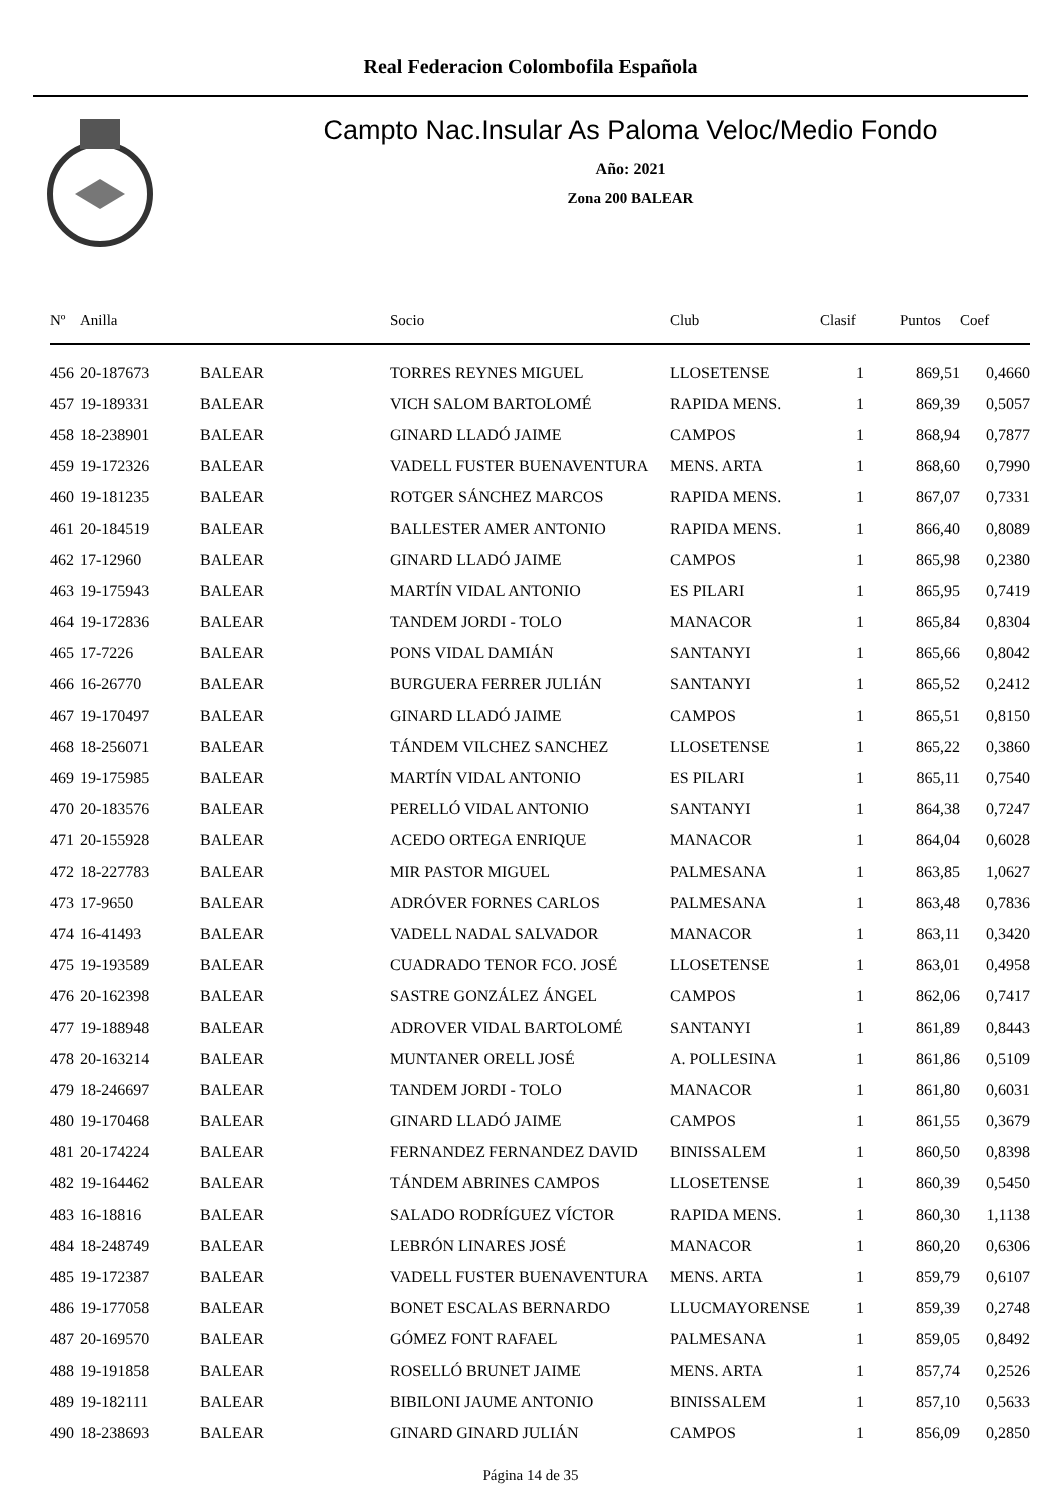Real Federacion Colombofila Española
Campto Nac.Insular As Paloma Veloc/Medio Fondo
Año: 2021
Zona 200 BALEAR
| Nº | Anilla | | Socio | Club | Clasif | Puntos | Coef |
| --- | --- | --- | --- | --- | --- | --- | --- |
| 456 | 20-187673 | BALEAR | TORRES REYNES MIGUEL | LLOSETENSE | 1 | 869,51 | 0,4660 |
| 457 | 19-189331 | BALEAR | VICH SALOM BARTOLOMÉ | RAPIDA MENS. | 1 | 869,39 | 0,5057 |
| 458 | 18-238901 | BALEAR | GINARD LLADÓ JAIME | CAMPOS | 1 | 868,94 | 0,7877 |
| 459 | 19-172326 | BALEAR | VADELL FUSTER BUENAVENTURA | MENS. ARTA | 1 | 868,60 | 0,7990 |
| 460 | 19-181235 | BALEAR | ROTGER SÁNCHEZ MARCOS | RAPIDA MENS. | 1 | 867,07 | 0,7331 |
| 461 | 20-184519 | BALEAR | BALLESTER AMER ANTONIO | RAPIDA MENS. | 1 | 866,40 | 0,8089 |
| 462 | 17-12960 | BALEAR | GINARD LLADÓ JAIME | CAMPOS | 1 | 865,98 | 0,2380 |
| 463 | 19-175943 | BALEAR | MARTÍN VIDAL ANTONIO | ES PILARI | 1 | 865,95 | 0,7419 |
| 464 | 19-172836 | BALEAR | TANDEM JORDI - TOLO | MANACOR | 1 | 865,84 | 0,8304 |
| 465 | 17-7226 | BALEAR | PONS VIDAL DAMIÁN | SANTANYI | 1 | 865,66 | 0,8042 |
| 466 | 16-26770 | BALEAR | BURGUERA FERRER JULIÁN | SANTANYI | 1 | 865,52 | 0,2412 |
| 467 | 19-170497 | BALEAR | GINARD LLADÓ JAIME | CAMPOS | 1 | 865,51 | 0,8150 |
| 468 | 18-256071 | BALEAR | TÁNDEM VILCHEZ SANCHEZ | LLOSETENSE | 1 | 865,22 | 0,3860 |
| 469 | 19-175985 | BALEAR | MARTÍN VIDAL ANTONIO | ES PILARI | 1 | 865,11 | 0,7540 |
| 470 | 20-183576 | BALEAR | PERELLÓ VIDAL ANTONIO | SANTANYI | 1 | 864,38 | 0,7247 |
| 471 | 20-155928 | BALEAR | ACEDO ORTEGA ENRIQUE | MANACOR | 1 | 864,04 | 0,6028 |
| 472 | 18-227783 | BALEAR | MIR PASTOR MIGUEL | PALMESANA | 1 | 863,85 | 1,0627 |
| 473 | 17-9650 | BALEAR | ADRÓVER FORNES CARLOS | PALMESANA | 1 | 863,48 | 0,7836 |
| 474 | 16-41493 | BALEAR | VADELL NADAL SALVADOR | MANACOR | 1 | 863,11 | 0,3420 |
| 475 | 19-193589 | BALEAR | CUADRADO TENOR FCO. JOSÉ | LLOSETENSE | 1 | 863,01 | 0,4958 |
| 476 | 20-162398 | BALEAR | SASTRE GONZÁLEZ ÁNGEL | CAMPOS | 1 | 862,06 | 0,7417 |
| 477 | 19-188948 | BALEAR | ADROVER VIDAL BARTOLOMÉ | SANTANYI | 1 | 861,89 | 0,8443 |
| 478 | 20-163214 | BALEAR | MUNTANER ORELL JOSÉ | A. POLLESINA | 1 | 861,86 | 0,5109 |
| 479 | 18-246697 | BALEAR | TANDEM JORDI - TOLO | MANACOR | 1 | 861,80 | 0,6031 |
| 480 | 19-170468 | BALEAR | GINARD LLADÓ JAIME | CAMPOS | 1 | 861,55 | 0,3679 |
| 481 | 20-174224 | BALEAR | FERNANDEZ FERNANDEZ DAVID | BINISSALEM | 1 | 860,50 | 0,8398 |
| 482 | 19-164462 | BALEAR | TÁNDEM ABRINES CAMPOS | LLOSETENSE | 1 | 860,39 | 0,5450 |
| 483 | 16-18816 | BALEAR | SALADO RODRÍGUEZ VÍCTOR | RAPIDA MENS. | 1 | 860,30 | 1,1138 |
| 484 | 18-248749 | BALEAR | LEBRÓN LINARES JOSÉ | MANACOR | 1 | 860,20 | 0,6306 |
| 485 | 19-172387 | BALEAR | VADELL FUSTER BUENAVENTURA | MENS. ARTA | 1 | 859,79 | 0,6107 |
| 486 | 19-177058 | BALEAR | BONET ESCALAS BERNARDO | LLUCMAYORENSE | 1 | 859,39 | 0,2748 |
| 487 | 20-169570 | BALEAR | GÓMEZ FONT RAFAEL | PALMESANA | 1 | 859,05 | 0,8492 |
| 488 | 19-191858 | BALEAR | ROSELLÓ BRUNET JAIME | MENS. ARTA | 1 | 857,74 | 0,2526 |
| 489 | 19-182111 | BALEAR | BIBILONI JAUME ANTONIO | BINISSALEM | 1 | 857,10 | 0,5633 |
| 490 | 18-238693 | BALEAR | GINARD GINARD JULIÁN | CAMPOS | 1 | 856,09 | 0,2850 |
Página 14 de 35